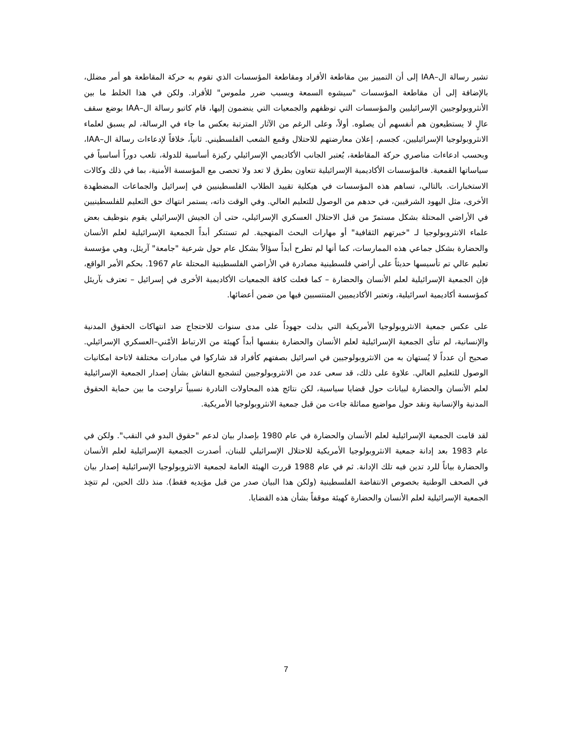تشير رسالة ال–IAA إلى أن التمييز بين مقاطعة الأفراد ومقاطعة المؤسسات الذي تقوم به حركة المقاطعة هو أمر مضلل، بالإضافة إلى أن مقاطعة المؤسسات "سيشوه السمعة ويسبب ضرر ملموس" للأفراد. ولكن في هذا الخلط ما بين الأنثروبولوجيين الإسرائيليين والمؤسسات التي توظفهم والجمعيات التي ينضمون إليها، قام كاتبو رسالة ال–IAA بوضع سقف عالٍ لا يستطيعون هم أنفسهم أن يصلوه. أولاً، وعلى الرغم من الآثار المترتبة بعكس ما جاء في الرسالة، لم يسبق لعلماء الانثروبولوجيا الإسرائيليين، كجسم، إعلان معارضتهم للاحتلال وقمع الشعب الفلسطيني. ثانياً، خلافاً لإدعاءات رسالة ال–IAA، وبحسب ادعاءات مناصري حركة المقاطعة، يُعتبر الجانب الأكاديمي الإسرائيلي ركيزة أساسية للدولة، تلعب دوراً أساسياً في سياساتها القمعية. فالمؤسسات الأكاديمية الإسرائيلية تتعاون بطرق لا تعد ولا تحصى مع المؤسسة الأمنية، بما في ذلك وكالات الاستخبارات. بالتالي، تساهم هذه المؤسسات في هيكلية تقييد الطلاب الفلسطينيين في إسرائيل والجماعات المضطهدة الأخرى، مثل اليهود الشرقيين، في حدهم من الوصول للتعليم العالي. وفي الوقت ذاته، يستمر انتهاك حق التعليم للفلسطينيين في الأراضي المحتلة بشكل مستمرّ من قبل الاحتلال العسكري الإسرائيلي، حتى أن الجيش الإسرائيلي يقوم بتوظيف بعض علماء الانثروبولوجيا لـ "خبرتهم الثقافية" أو مهارات البحث المنهجية. لم تستنكر أبداً الجمعية الإسرائيلية لعلم الأنسان والحضارة بشكل جماعي هذه الممارسات، كما أنها لم تطرح أبداً سؤالاً بشكل عام حول شرعية "جامعة" آريئل، وهي مؤسسة تعليم عالي تم تأسيسها حديثاً على أراضي فلسطينية مصادرة في الأراضي الفلسطينية المحتلة عام 1967. بحكم الأمر الواقع، فإن الجمعية الإسرائيلية لعلم الأنسان والحضارة – كما فعلت كافة الجمعيات الأكاديمية الأخرى في إسرائيل – تعترف بآريئل كمؤسسة أكاديمية اسرائيلية، وتعتبر الأكاديميين المنتسبين فيها من ضمن أعضائها.
على عكس جمعية الانثروبولوجيا الأمريكية التي بذلت جهوداً على مدى سنوات للاحتجاج ضد انتهاكات الحقوق المدنية والإنسانية، لم تنأى الجمعية الإسرائيلية لعلم الأنسان والحضارة بنفسها أبداً كهيئة من الارتباط الأمْني–العسكري الإسرائيلي. صحيح أن عدداً لا يُستهان به من الانثروبولوجيين في اسرائيل بصفتهم كأفراد قد شاركوا في مبادرات مختلفة لاتاحة امكانيات الوصول للتعليم العالي. علاوة على ذلك، قد سعى عدد من الانثروبولوجيين لتشجيع النقاش بشأن إصدار الجمعية الإسرائيلية لعلم الأنسان والحضارة لبيانات حول قضايا سياسية، لكن نتائج هذه المحاولات النادرة نسبياً تراوحت ما بين حماية الحقوق المدنية والإنسانية ونقد حول مواضيع مماثلة جاءت من قبل جمعية الانثروبولوجيا الأمريكية.
لقد قامت الجمعية الإسرائيلية لعلم الأنسان والحضارة في عام 1980 بإصدار بيان لدعم "حقوق البدو في النقب". ولكن في عام 1983 بعد إدانة جمعية الانثروبولوجيا الأمريكية للاحتلال الإسرائيلي للبنان، أصدرت الجمعية الإسرائيلية لعلم الأنسان والحضارة بياناً للرد تدين فيه تلك الإدانة. ثم في عام 1988 قررت الهيئة العامة لجمعية الانثروبولوجيا الإسرائيلية إصدار بيان في الصحف الوطنية بخصوص الانتفاضة الفلسطينية (ولكن هذا البيان صدر من قبل مؤيديه فقط). منذ ذلك الحين، لم تتخِذ الجمعية الإسرائيلية لعلم الأنسان والحضارة كهيئة موقفاً بشأن هذه القضايا.
7